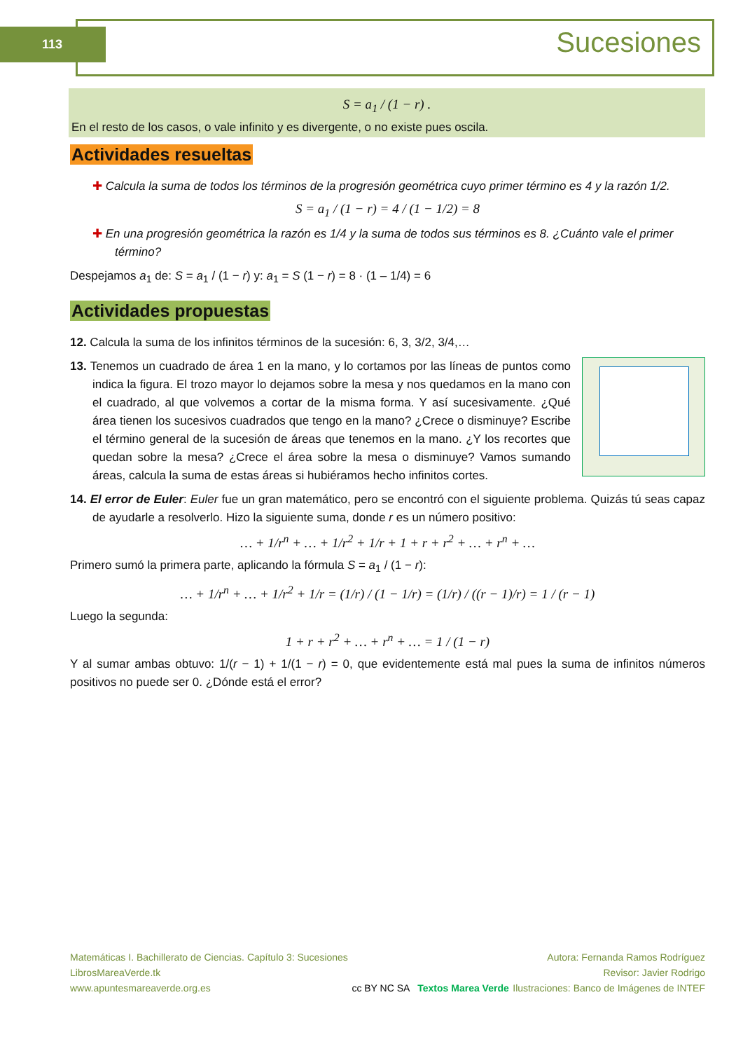113 Sucesiones
S = a<sub>1</sub> / (1 − r) .
En el resto de los casos, o vale infinito y es divergente, o no existe pues oscila.
Actividades resueltas
✚ Calcula la suma de todos los términos de la progresión geométrica cuyo primer término es 4 y la razón 1/2.
S = a<sub>1</sub> / (1 − r) = 4 / (1 − 1/2) = 8
✚ En una progresión geométrica la razón es 1/4 y la suma de todos sus términos es 8. ¿Cuánto vale el primer término?
Despejamos a<sub>1</sub> de: S = a<sub>1</sub> / (1 − r) y: a<sub>1</sub> = S (1 − r) = 8 · (1 – 1/4) = 6
Actividades propuestas
12. Calcula la suma de los infinitos términos de la sucesión: 6, 3, 3/2, 3/4,…
13. Tenemos un cuadrado de área 1 en la mano, y lo cortamos por las líneas de puntos como indica la figura. El trozo mayor lo dejamos sobre la mesa y nos quedamos en la mano con el cuadrado, al que volvemos a cortar de la misma forma. Y así sucesivamente. ¿Qué área tienen los sucesivos cuadrados que tengo en la mano? ¿Crece o disminuye? Escribe el término general de la sucesión de áreas que tenemos en la mano. ¿Y los recortes que quedan sobre la mesa? ¿Crece el área sobre la mesa o disminuye? Vamos sumando áreas, calcula la suma de estas áreas si hubiéramos hecho infinitos cortes.
14. El error de Euler: Euler fue un gran matemático, pero se encontró con el siguiente problema. Quizás tú seas capaz de ayudarle a resolverlo. Hizo la siguiente suma, donde r es un número positivo:
… + 1/r<sup>n</sup> + … + 1/r<sup>2</sup> + 1/r + 1 + r + r<sup>2</sup> + … + r<sup>n</sup> + …
Primero sumó la primera parte, aplicando la fórmula S = a<sub>1</sub> / (1 − r):
… + 1/r<sup>n</sup> + … + 1/r<sup>2</sup> + 1/r = (1/r) / (1 − 1/r) = (1/r) / ((r − 1)/r) = 1 / (r − 1)
Luego la segunda:
1 + r + r<sup>2</sup> + … + r<sup>n</sup> + … = 1 / (1 − r)
Y al sumar ambas obtuvo: 1/(r − 1) + 1/(1 − r) = 0, que evidentemente está mal pues la suma de infinitos números positivos no puede ser 0. ¿Dónde está el error?
Matemáticas I. Bachillerato de Ciencias. Capítulo 3: Sucesiones
LibrosMareaVerde.tk
www.apuntesmareaverde.org.es
cc BY NC SA Textos Marea Verde
Autora: Fernanda Ramos Rodríguez
Revisor: Javier Rodrigo
Ilustraciones: Banco de Imágenes de INTEF